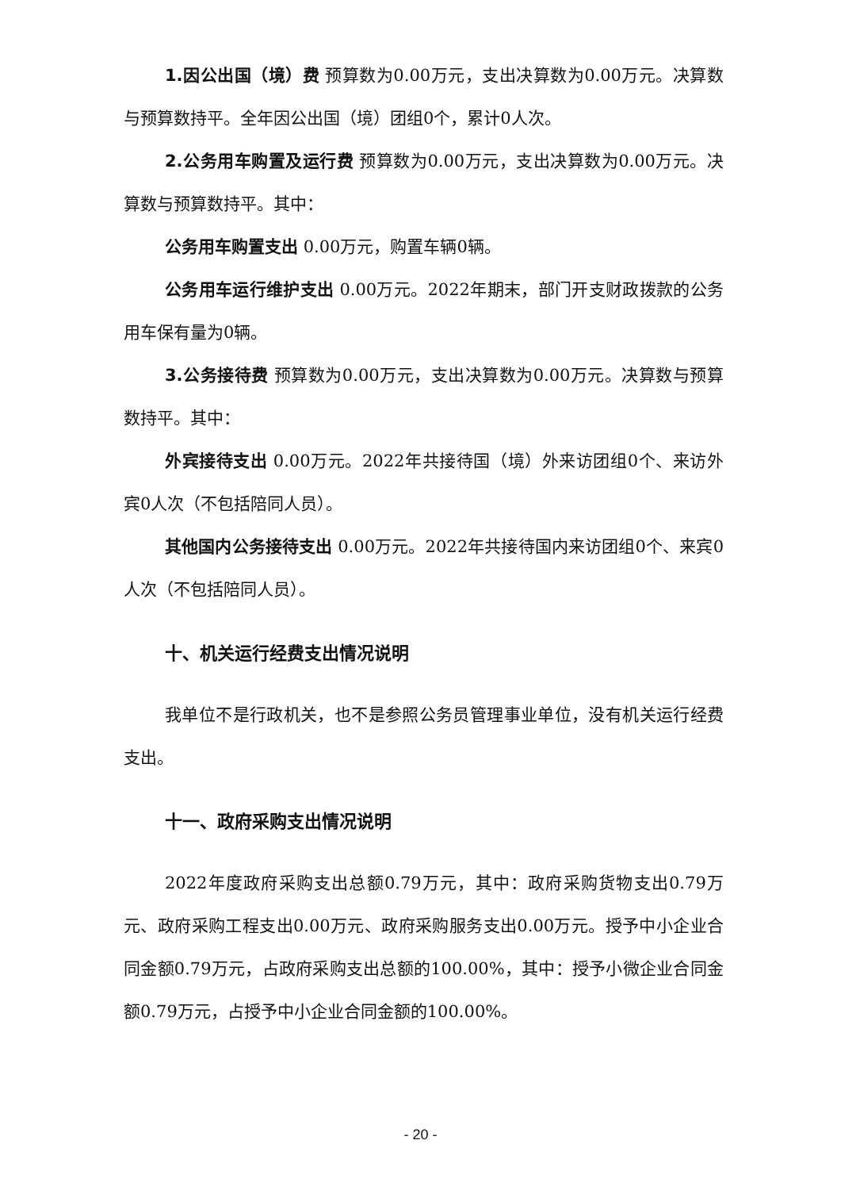1.因公出国（境）费 预算数为0.00万元，支出决算数为0.00万元。决算数与预算数持平。全年因公出国（境）团组0个，累计0人次。
2.公务用车购置及运行费 预算数为0.00万元，支出决算数为0.00万元。决算数与预算数持平。其中：
公务用车购置支出 0.00万元，购置车辆0辆。
公务用车运行维护支出 0.00万元。2022年期末，部门开支财政拨款的公务用车保有量为0辆。
3.公务接待费 预算数为0.00万元，支出决算数为0.00万元。决算数与预算数持平。其中：
外宾接待支出 0.00万元。2022年共接待国（境）外来访团组0个、来访外宾0人次（不包括陪同人员）。
其他国内公务接待支出 0.00万元。2022年共接待国内来访团组0个、来宾0人次（不包括陪同人员）。
十、机关运行经费支出情况说明
我单位不是行政机关，也不是参照公务员管理事业单位，没有机关运行经费支出。
十一、政府采购支出情况说明
2022年度政府采购支出总额0.79万元，其中：政府采购货物支出0.79万元、政府采购工程支出0.00万元、政府采购服务支出0.00万元。授予中小企业合同金额0.79万元，占政府采购支出总额的100.00%，其中：授予小微企业合同金额0.79万元，占授予中小企业合同金额的100.00%。
- 20 -